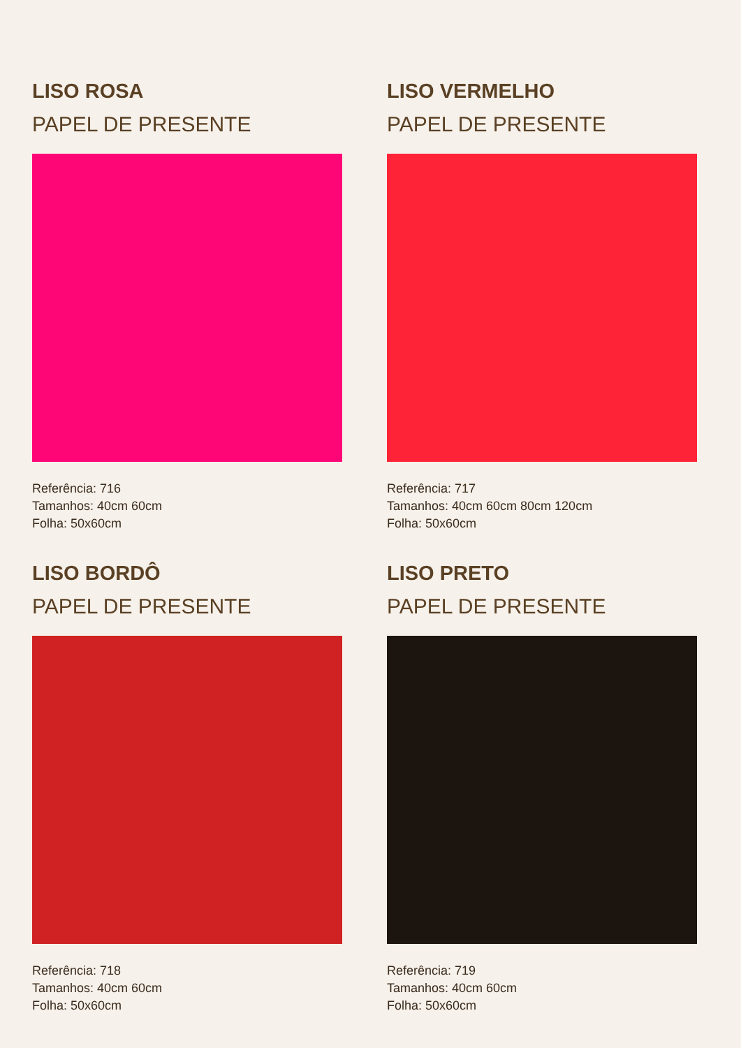LISO ROSA
PAPEL DE PRESENTE
Referência: 716
Tamanhos: 40cm 60cm
Folha: 50x60cm
LISO VERMELHO
PAPEL DE PRESENTE
Referência: 717
Tamanhos: 40cm 60cm 80cm 120cm
Folha: 50x60cm
LISO BORDÔ
PAPEL DE PRESENTE
Referência: 718
Tamanhos: 40cm 60cm
Folha: 50x60cm
LISO PRETO
PAPEL DE PRESENTE
Referência: 719
Tamanhos: 40cm 60cm
Folha: 50x60cm